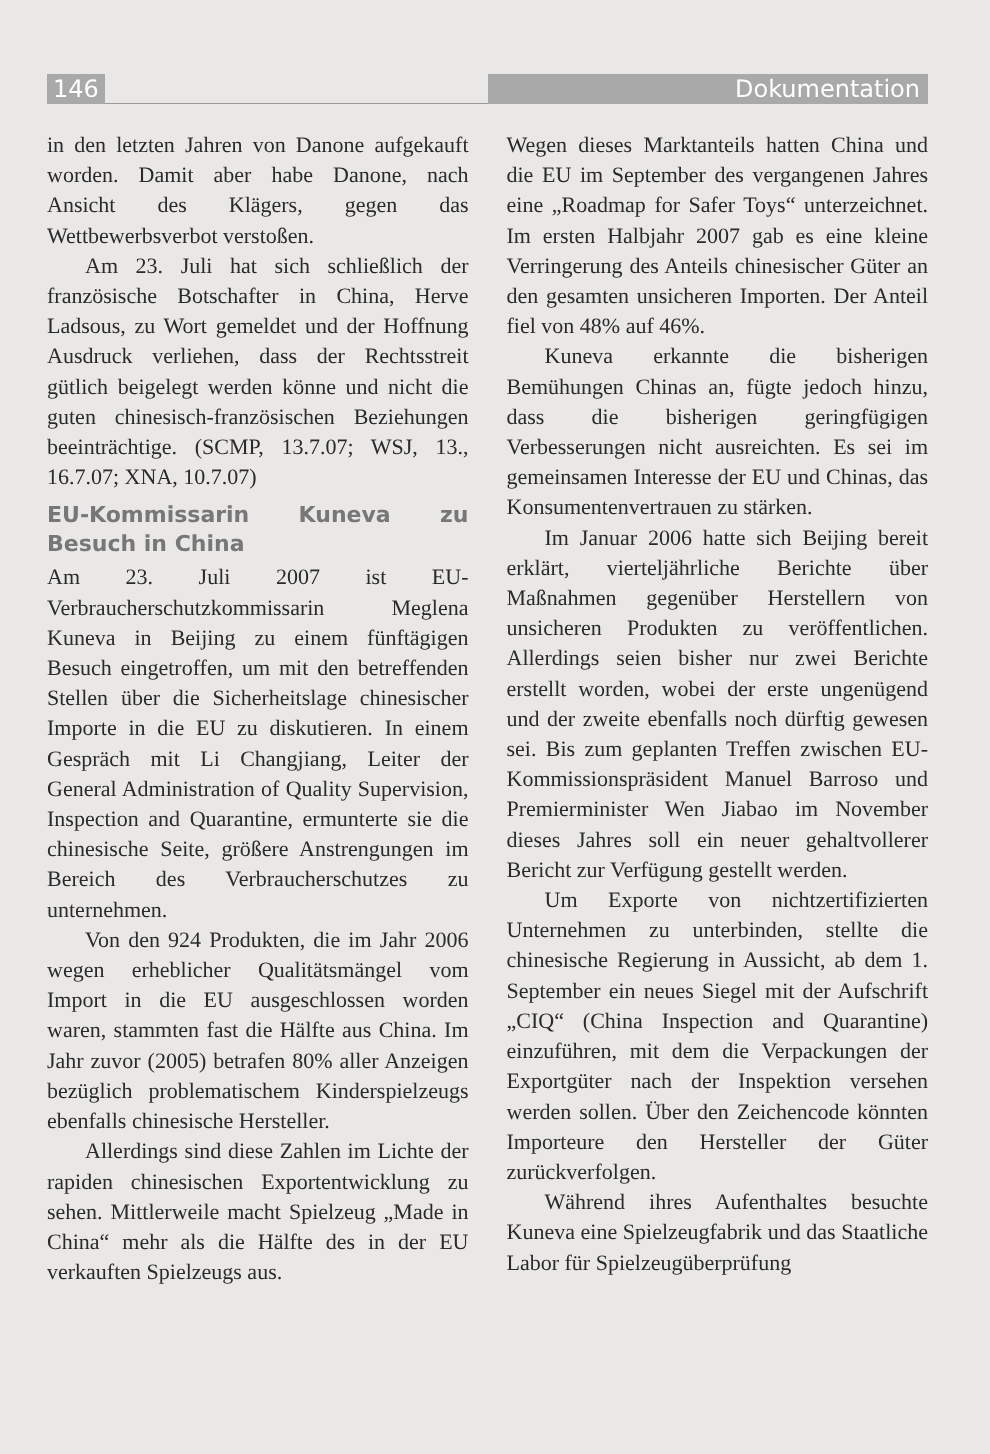146 Dokumentation
in den letzten Jahren von Danone aufgekauft worden. Damit aber habe Danone, nach Ansicht des Klägers, gegen das Wettbewerbsverbot verstoßen.
Am 23. Juli hat sich schließlich der französische Botschafter in China, Herve Ladsous, zu Wort gemeldet und der Hoffnung Ausdruck verliehen, dass der Rechtsstreit gütlich beigelegt werden könne und nicht die guten chinesisch-französischen Beziehungen beeinträchtige. (SCMP, 13.7.07; WSJ, 13., 16.7.07; XNA, 10.7.07)
EU-Kommissarin Kuneva zu Besuch in China
Am 23. Juli 2007 ist EU-Verbraucherschutzkommissarin Meglena Kuneva in Beijing zu einem fünftägigen Besuch eingetroffen, um mit den betreffenden Stellen über die Sicherheitslage chinesischer Importe in die EU zu diskutieren. In einem Gespräch mit Li Changjiang, Leiter der General Administration of Quality Supervision, Inspection and Quarantine, ermunterte sie die chinesische Seite, größere Anstrengungen im Bereich des Verbraucherschutzes zu unternehmen.
Von den 924 Produkten, die im Jahr 2006 wegen erheblicher Qualitätsmängel vom Import in die EU ausgeschlossen worden waren, stammten fast die Hälfte aus China. Im Jahr zuvor (2005) betrafen 80% aller Anzeigen bezüglich problematischem Kinderspielzeugs ebenfalls chinesische Hersteller.
Allerdings sind diese Zahlen im Lichte der rapiden chinesischen Exportentwicklung zu sehen. Mittlerweile macht Spielzeug „Made in China“ mehr als die Hälfte des in der EU verkauften Spielzeugs aus.
Wegen dieses Marktanteils hatten China und die EU im September des vergangenen Jahres eine „Roadmap for Safer Toys“ unterzeichnet. Im ersten Halbjahr 2007 gab es eine kleine Verringerung des Anteils chinesischer Güter an den gesamten unsicheren Importen. Der Anteil fiel von 48% auf 46%.
Kuneva erkannte die bisherigen Bemühungen Chinas an, fügte jedoch hinzu, dass die bisherigen geringfügigen Verbesserungen nicht ausreichten. Es sei im gemeinsamen Interesse der EU und Chinas, das Konsumentenvertrauen zu stärken.
Im Januar 2006 hatte sich Beijing bereit erklärt, vierteljährliche Berichte über Maßnahmen gegenüber Herstellern von unsicheren Produkten zu veröffentlichen. Allerdings seien bisher nur zwei Berichte erstellt worden, wobei der erste ungenügend und der zweite ebenfalls noch dürftig gewesen sei. Bis zum geplanten Treffen zwischen EU-Kommissionspräsident Manuel Barroso und Premierminister Wen Jiabao im November dieses Jahres soll ein neuer gehaltvollerer Bericht zur Verfügung gestellt werden.
Um Exporte von nichtzertifizierten Unternehmen zu unterbinden, stellte die chinesische Regierung in Aussicht, ab dem 1. September ein neues Siegel mit der Aufschrift „CIQ“ (China Inspection and Quarantine) einzuführen, mit dem die Verpackungen der Exportgüter nach der Inspektion versehen werden sollen. Über den Zeichencode könnten Importeure den Hersteller der Güter zurückverfolgen.
Während ihres Aufenthaltes besuchte Kuneva eine Spielzeugfabrik und das Staatliche Labor für Spielzeugüberprüfung